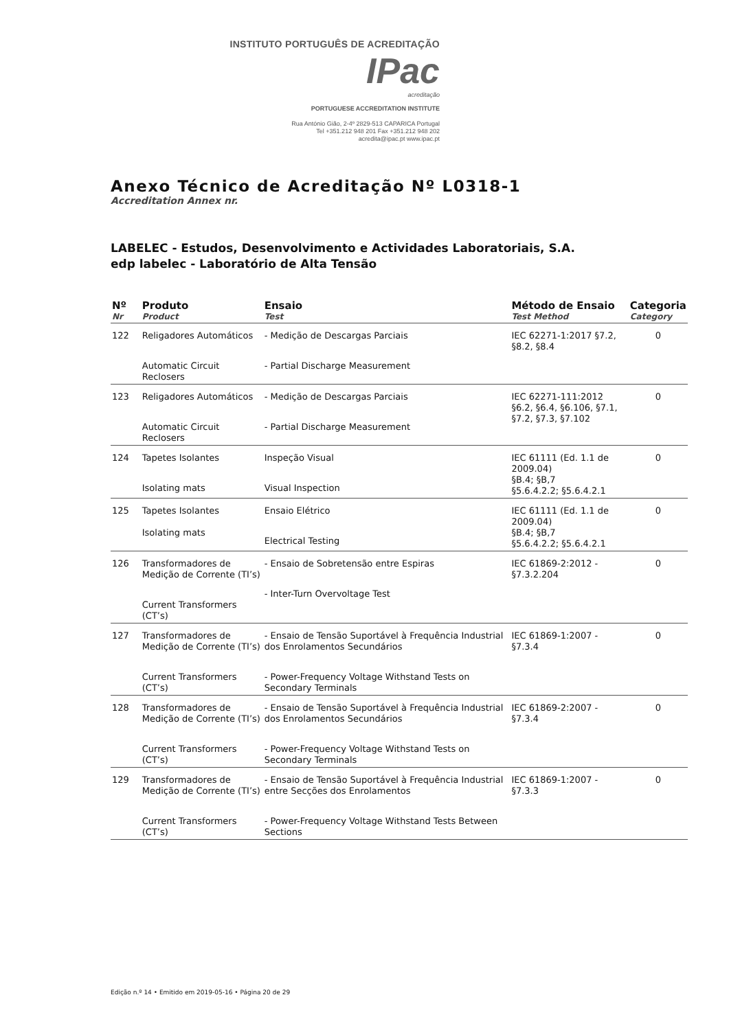INSTITUTO PORTUGUÊS DE ACREDITAÇÃO IPac
acreditação
PORTUGUESE ACCREDITATION INSTITUTE
Rua António Gião, 2-4º 2829-513 CAPARICA Portugal
Tel +351.212 948 201 Fax +351.212 948 202
acredita@ipac.pt www.ipac.pt
Anexo Técnico de Acreditação Nº L0318-1
Accreditation Annex nr.
LABELEC - Estudos, Desenvolvimento e Actividades Laboratoriais, S.A.
edp labelec - Laboratório de Alta Tensão
| Nº Nr | Produto Product | Ensaio Test | Método de Ensaio Test Method | Categoria Category |
| --- | --- | --- | --- | --- |
| 122 | Religadores Automáticos Automatic Circuit Reclosers | - Medição de Descargas Parciais - Partial Discharge Measurement | IEC 62271-1:2017 §7.2, §8.2, §8.4 | 0 |
| 123 | Religadores Automáticos Automatic Circuit Reclosers | - Medição de Descargas Parciais - Partial Discharge Measurement | IEC 62271-111:2012 §6.2, §6.4, §6.106, §7.1, §7.2, §7.3, §7.102 | 0 |
| 124 | Tapetes Isolantes Isolating mats | Inspeção Visual Visual Inspection | IEC 61111 (Ed. 1.1 de 2009.04) §B.4; §B,7 §5.6.4.2.2; §5.6.4.2.1 | 0 |
| 125 | Tapetes Isolantes Isolating mats | Ensaio Elétrico Electrical Testing | IEC 61111 (Ed. 1.1 de 2009.04) §B.4; §B,7 §5.6.4.2.2; §5.6.4.2.1 | 0 |
| 126 | Transformadores de Medição de Corrente (TI’s) Current Transformers (CT’s) | - Ensaio de Sobretensão entre Espiras - Inter-Turn Overvoltage Test | IEC 61869-2:2012 - §7.3.2.204 | 0 |
| 127 | Transformadores de Medição de Corrente (TI’s) Current Transformers (CT’s) | - Ensaio de Tensão Suportável à Frequência Industrial dos Enrolamentos Secundários - Power-Frequency Voltage Withstand Tests on Secondary Terminals | IEC 61869-1:2007 - §7.3.4 | 0 |
| 128 | Transformadores de Medição de Corrente (TI’s) Current Transformers (CT’s) | - Ensaio de Tensão Suportável à Frequência Industrial dos Enrolamentos Secundários - Power-Frequency Voltage Withstand Tests on Secondary Terminals | IEC 61869-2:2007 - §7.3.4 | 0 |
| 129 | Transformadores de Medição de Corrente (TI’s) Current Transformers (CT’s) | - Ensaio de Tensão Suportável à Frequência Industrial entre Secções dos Enrolamentos - Power-Frequency Voltage Withstand Tests Between Sections | IEC 61869-1:2007 - §7.3.3 | 0 |
Edição n.º 14 • Emitido em 2019-05-16 • Página 20 de 29